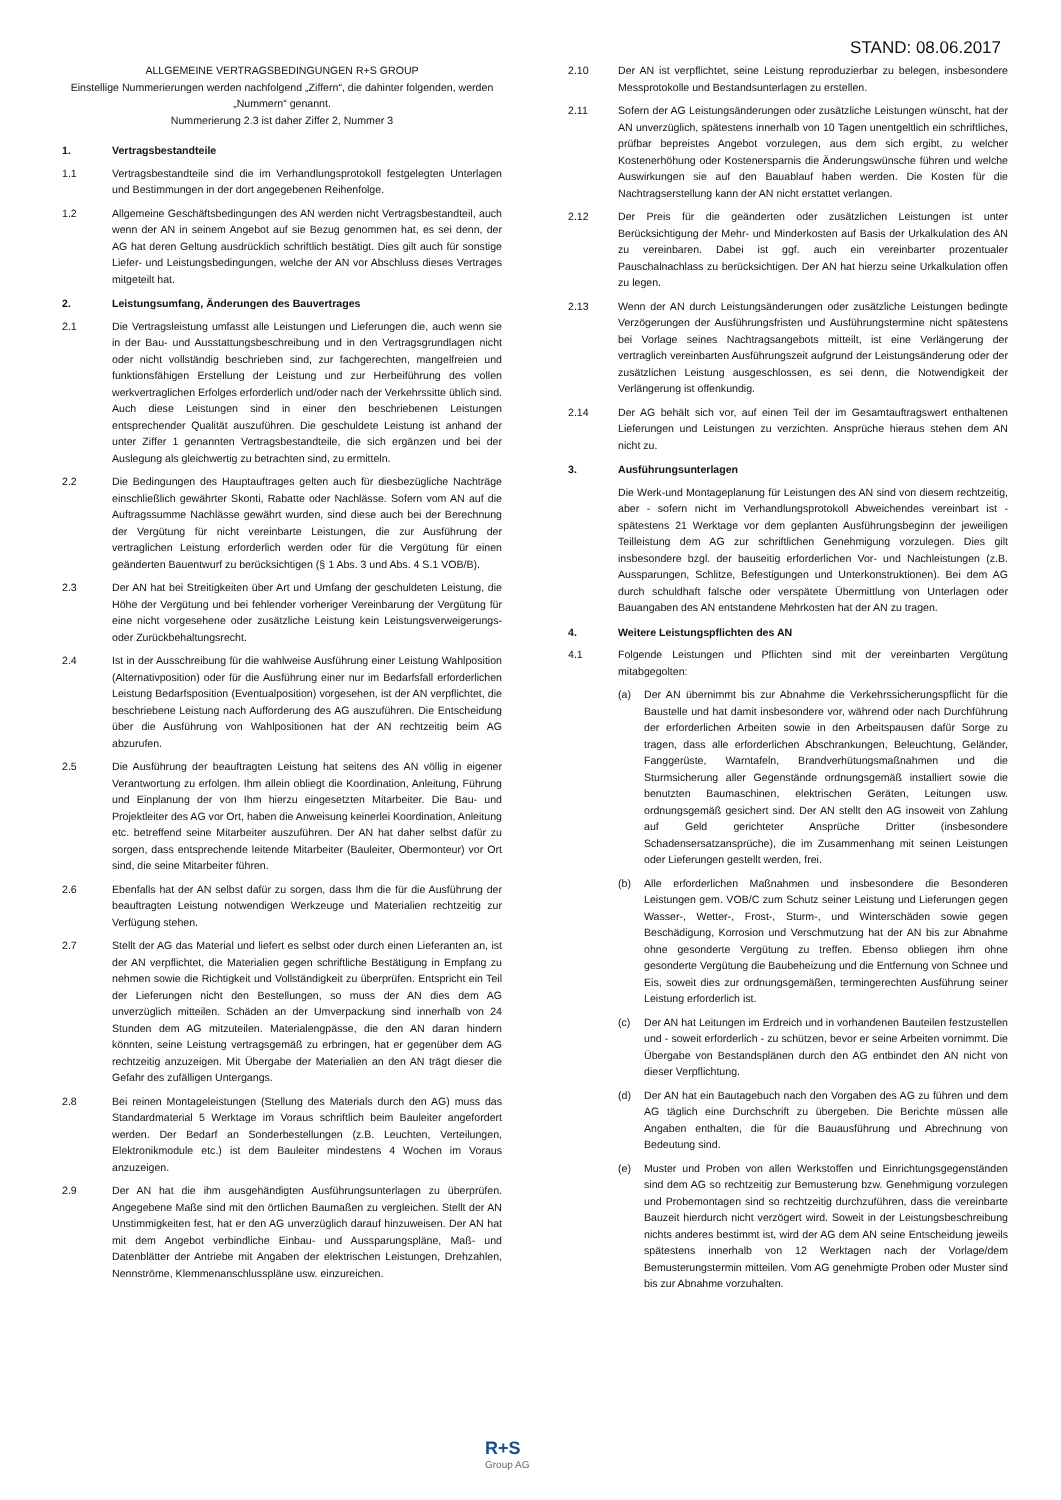STAND: 08.06.2017
ALLGEMEINE VERTRAGSBEDINGUNGEN R+S GROUP
Einstellige Nummerierungen werden nachfolgend „Ziffern“, die dahinter folgenden, werden „Nummern“ genannt.
Nummerierung 2.3 ist daher Ziffer 2, Nummer 3
1. Vertragsbestandteile
1.1 Vertragsbestandteile sind die im Verhandlungsprotokoll festgelegten Unterlagen und Bestimmungen in der dort angegebenen Reihenfolge.
1.2 Allgemeine Geschäftsbedingungen des AN werden nicht Vertragsbestandteil, auch wenn der AN in seinem Angebot auf sie Bezug genommen hat, es sei denn, der AG hat deren Geltung ausdrücklich schriftlich bestätigt. Dies gilt auch für sonstige Liefer- und Leistungsbedingungen, welche der AN vor Abschluss dieses Vertrages mitgeteilt hat.
2. Leistungsumfang, Änderungen des Bauvertrages
2.1 Die Vertragsleistung umfasst alle Leistungen und Lieferungen die, auch wenn sie in der Bau- und Ausstattungsbeschreibung und in den Vertragsgrundlagen nicht oder nicht vollständig beschrieben sind, zur fachgerechten, mangelfreien und funktionsfähigen Erstellung der Leistung und zur Herbeiführung des vollen werkvertraglichen Erfolges erforderlich und/oder nach der Verkehrssitte üblich sind. Auch diese Leistungen sind in einer den beschriebenen Leistungen entsprechender Qualität auszuführen. Die geschuldete Leistung ist anhand der unter Ziffer 1 genannten Vertragsbestandteile, die sich ergänzen und bei der Auslegung als gleichwertig zu betrachten sind, zu ermitteln.
2.2 Die Bedingungen des Hauptauftrages gelten auch für diesbezügliche Nachträge einschließlich gewährter Skonti, Rabatte oder Nachlässe. Sofern vom AN auf die Auftragssumme Nachlässe gewährt wurden, sind diese auch bei der Berechnung der Vergütung für nicht vereinbarte Leistungen, die zur Ausführung der vertraglichen Leistung erforderlich werden oder für die Vergütung für einen geänderten Bauentwurf zu berücksichtigen (§ 1 Abs. 3 und Abs. 4 S.1 VOB/B).
2.3 Der AN hat bei Streitigkeiten über Art und Umfang der geschuldeten Leistung, die Höhe der Vergütung und bei fehlender vorheriger Vereinbarung der Vergütung für eine nicht vorgesehene oder zusätzliche Leistung kein Leistungsverweigerungs- oder Zurückbehaltungsrecht.
2.4 Ist in der Ausschreibung für die wahlweise Ausführung einer Leistung Wahlposition (Alternativposition) oder für die Ausführung einer nur im Bedarfsfall erforderlichen Leistung Bedarfsposition (Eventualposition) vorgesehen, ist der AN verpflichtet, die beschriebene Leistung nach Aufforderung des AG auszuführen. Die Entscheidung über die Ausführung von Wahlpositionen hat der AN rechtzeitig beim AG abzurufen.
2.5 Die Ausführung der beauftragten Leistung hat seitens des AN völlig in eigener Verantwortung zu erfolgen. Ihm allein obliegt die Koordination, Anleitung, Führung und Einplanung der von Ihm hierzu eingesetzten Mitarbeiter. Die Bau- und Projektleiter des AG vor Ort, haben die Anweisung keinerlei Koordination, Anleitung etc. betreffend seine Mitarbeiter auszuführen. Der AN hat daher selbst dafür zu sorgen, dass entsprechende leitende Mitarbeiter (Bauleiter, Obermonteur) vor Ort sind, die seine Mitarbeiter führen.
2.6 Ebenfalls hat der AN selbst dafür zu sorgen, dass Ihm die für die Ausführung der beauftragten Leistung notwendigen Werkzeuge und Materialien rechtzeitig zur Verfügung stehen.
2.7 Stellt der AG das Material und liefert es selbst oder durch einen Lieferanten an, ist der AN verpflichtet, die Materialien gegen schriftliche Bestätigung in Empfang zu nehmen sowie die Richtigkeit und Vollständigkeit zu überprüfen. Entspricht ein Teil der Lieferungen nicht den Bestellungen, so muss der AN dies dem AG unverzüglich mitteilen. Schäden an der Umverpackung sind innerhalb von 24 Stunden dem AG mitzuteilen. Materialengpässe, die den AN daran hindern könnten, seine Leistung vertragsgemäß zu erbringen, hat er gegenüber dem AG rechtzeitig anzuzeigen. Mit Übergabe der Materialien an den AN trägt dieser die Gefahr des zufälligen Untergangs.
2.8 Bei reinen Montageleistungen (Stellung des Materials durch den AG) muss das Standardmaterial 5 Werktage im Voraus schriftlich beim Bauleiter angefordert werden. Der Bedarf an Sonderbestellungen (z.B. Leuchten, Verteilungen, Elektronikmodule etc.) ist dem Bauleiter mindestens 4 Wochen im Voraus anzuzeigen.
2.9 Der AN hat die ihm ausgehändigten Ausführungsunterlagen zu überprüfen. Angegebene Maße sind mit den örtlichen Baumaßen zu vergleichen. Stellt der AN Unstimmigkeiten fest, hat er den AG unverzüglich darauf hinzuweisen. Der AN hat mit dem Angebot verbindliche Einbau- und Aussparungspläne, Maß- und Datenblätter der Antriebe mit Angaben der elektrischen Leistungen, Drehzahlen, Nennströme, Klemmenanschlusspläne usw. einzureichen.
2.10 Der AN ist verpflichtet, seine Leistung reproduzierbar zu belegen, insbesondere Messprotokolle und Bestandsunterlagen zu erstellen.
2.11 Sofern der AG Leistungsänderungen oder zusätzliche Leistungen wünscht, hat der AN unverzüglich, spätestens innerhalb von 10 Tagen unentgeltlich ein schriftliches, prüfbar bepreistes Angebot vorzulegen, aus dem sich ergibt, zu welcher Kostenerhöhung oder Kostenersparnis die Änderungswünsche führen und welche Auswirkungen sie auf den Bauablauf haben werden. Die Kosten für die Nachtragserstellung kann der AN nicht erstattet verlangen.
2.12 Der Preis für die geänderten oder zusätzlichen Leistungen ist unter Berücksichtigung der Mehr- und Minderkosten auf Basis der Urkalkulation des AN zu vereinbaren. Dabei ist ggf. auch ein vereinbarter prozentualer Pauschalnachlass zu berücksichtigen. Der AN hat hierzu seine Urkalkulation offen zu legen.
2.13 Wenn der AN durch Leistungsänderungen oder zusätzliche Leistungen bedingte Verzögerungen der Ausführungsfristen und Ausführungstermine nicht spätestens bei Vorlage seines Nachtragsangebots mitteilt, ist eine Verlängerung der vertraglich vereinbarten Ausführungszeit aufgrund der Leistungsänderung oder der zusätzlichen Leistung ausgeschlossen, es sei denn, die Notwendigkeit der Verlängerung ist offenkundig.
2.14 Der AG behält sich vor, auf einen Teil der im Gesamtauftragswert enthaltenen Lieferungen und Leistungen zu verzichten. Ansprüche hieraus stehen dem AN nicht zu.
3. Ausführungsunterlagen
Die Werk-und Montageplanung für Leistungen des AN sind von diesem rechtzeitig, aber - sofern nicht im Verhandlungsprotokoll Abweichendes vereinbart ist - spätestens 21 Werktage vor dem geplanten Ausführungsbeginn der jeweiligen Teilleistung dem AG zur schriftlichen Genehmigung vorzulegen. Dies gilt insbesondere bzgl. der bauseitig erforderlichen Vor- und Nachleistungen (z.B. Aussparungen, Schlitze, Befestigungen und Unterkonstruktionen). Bei dem AG durch schuldhaft falsche oder verspätete Übermittlung von Unterlagen oder Bauangaben des AN entstandene Mehrkosten hat der AN zu tragen.
4. Weitere Leistungspflichten des AN
4.1 Folgende Leistungen und Pflichten sind mit der vereinbarten Vergütung mitabgegolten:
(a) Der AN übernimmt bis zur Abnahme die Verkehrssicherungspflicht für die Baustelle und hat damit insbesondere vor, während oder nach Durchführung der erforderlichen Arbeiten sowie in den Arbeitspausen dafür Sorge zu tragen, dass alle erforderlichen Abschrankungen, Beleuchtung, Geländer, Fanggerüste, Warntafeln, Brandverhütungsmaßnahmen und die Sturmsicherung aller Gegenstände ordnungsgemäß installiert sowie die benutzten Baumaschinen, elektrischen Geräten, Leitungen usw. ordnungsgemäß gesichert sind. Der AN stellt den AG insoweit von Zahlung auf Geld gerichteter Ansprüche Dritter (insbesondere Schadensersatzansprüche), die im Zusammenhang mit seinen Leistungen oder Lieferungen gestellt werden, frei.
(b) Alle erforderlichen Maßnahmen und insbesondere die Besonderen Leistungen gem. VOB/C zum Schutz seiner Leistung und Lieferungen gegen Wasser-, Wetter-, Frost-, Sturm-, und Winterschäden sowie gegen Beschädigung, Korrosion und Verschmutzung hat der AN bis zur Abnahme ohne gesonderte Vergütung zu treffen. Ebenso obliegen ihm ohne gesonderte Vergütung die Baubeheizung und die Entfernung von Schnee und Eis, soweit dies zur ordnungsgemäßen, termingerechten Ausführung seiner Leistung erforderlich ist.
(c) Der AN hat Leitungen im Erdreich und in vorhandenen Bauteilen festzustellen und - soweit erforderlich - zu schützen, bevor er seine Arbeiten vornimmt. Die Übergabe von Bestandsplänen durch den AG entbindet den AN nicht von dieser Verpflichtung.
(d) Der AN hat ein Bautagebuch nach den Vorgaben des AG zu führen und dem AG täglich eine Durchschrift zu übergeben. Die Berichte müssen alle Angaben enthalten, die für die Bauausführung und Abrechnung von Bedeutung sind.
(e) Muster und Proben von allen Werkstoffen und Einrichtungsgegenständen sind dem AG so rechtzeitig zur Bemusterung bzw. Genehmigung vorzulegen und Probemontagen sind so rechtzeitig durchzuführen, dass die vereinbarte Bauzeit hierdurch nicht verzögert wird. Soweit in der Leistungsbeschreibung nichts anderes bestimmt ist, wird der AG dem AN seine Entscheidung jeweils spätestens innerhalb von 12 Werktagen nach der Vorlage/dem Bemusterungstermin mitteilen. Vom AG genehmigte Proben oder Muster sind bis zur Abnahme vorzuhalten.
R+S
Group AG